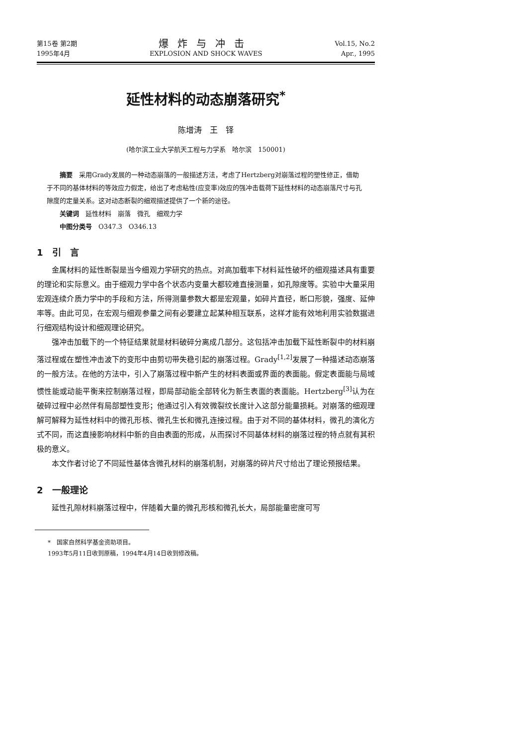第15卷 第2期
1995年4月
爆炸与冲击
EXPLOSION AND SHOCK WAVES
Vol.15, No.2
Apr., 1995
延性材料的动态崩落研究<sup>*</sup>
陈增涛　王　铎
(哈尔滨工业大学航天工程与力学系　哈尔滨　150001)
摘要　采用Grady发展的一种动态崩落的一般描述方法，考虑了Hertzberg对崩落过程的塑性修正，借助于不同的基体材料的等效应力假定，给出了考虑粘性(应变率)效应的强冲击载荷下延性材料的动态崩落尺寸与孔隙度的定量关系。这对动态断裂的细观描述提供了一个新的途径。
关键词　延性材料　崩落　微孔　细观力学
中图分类号　O347.3　O346.13
1　引　言
金属材料的延性断裂是当今细观力学研究的热点。对高加载率下材料延性破坏的细观描述具有重要的理论和实际意义。由于细观力学中各个状态内变量大都较难直接测量，如孔隙度等。实验中大量采用宏观连续介质力学中的手段和方法，所得测量参数大都是宏观量，如碎片直径，断口形貌，强度、延伸率等。由此可见，在宏观与细观参量之间有必要建立起某种相互联系，这样才能有效地利用实验数据进行细观结构设计和细观理论研究。
强冲击加载下的一个特征结果就是材料破碎分离成几部分。这包括冲击加载下延性断裂中的材料崩落过程或在塑性冲击波下的变形中由剪切带失稳引起的崩落过程。Grady<sup>[1,2]</sup>发展了一种描述动态崩落的一般方法。在他的方法中，引入了崩落过程中新产生的材料表面或界面的表面能。假定表面能与局域惯性能或动能平衡来控制崩落过程，即局部动能全部转化为新生表面的表面能。Hertzberg<sup>[3]</sup>认为在破碎过程中必然伴有局部塑性变形；他通过引入有效微裂纹长度计入这部分能量损耗。对崩落的细观理解可解释为延性材料中的微孔形核、微孔生长和微孔连接过程。由于对不同的基体材料，微孔的演化方式不同，而这直接影响材料中新的自由表面的形成，从而探讨不同基体材料的崩落过程的特点就有其积极的意义。
本文作者讨论了不同延性基体含微孔材料的崩落机制，对崩落的碎片尺寸给出了理论预报结果。
2　一般理论
延性孔隙材料崩落过程中，伴随着大量的微孔形核和微孔长大，局部能量密度可写
*　国家自然科学基金资助项目。
1993年5月11日收到原稿，1994年4月14日收到修改稿。